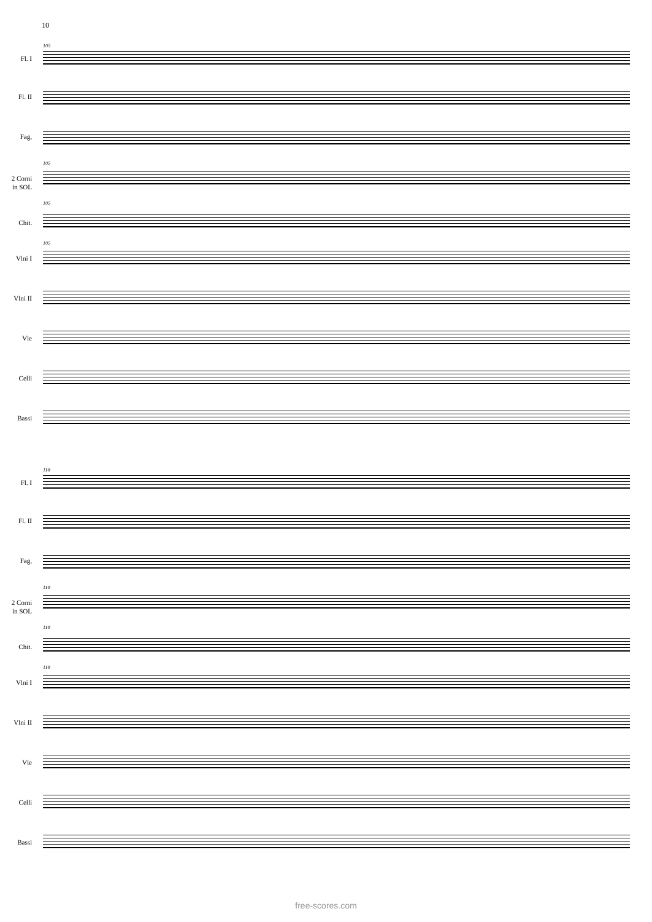10
105
Fl. I
Fl. II
Fag,
105
2 Corni
in SOL
105
Chit.
105
Vlni I
Vlni II
Vle
Celli
Bassi
110
Fl. I
Fl. II
Fag,
110
2 Corni
in SOL
110
Chit.
110
Vlni I
Vlni II
Vle
Celli
Bassi
free-scores.com